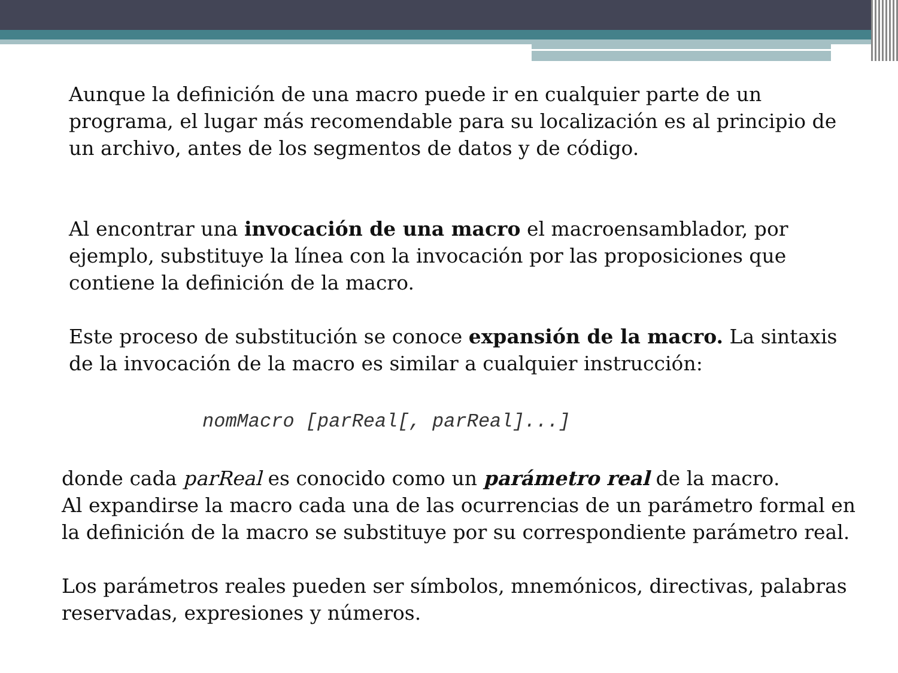Aunque la definición de una macro puede ir en cualquier parte de un programa, el lugar más recomendable para su localización es al principio de un archivo, antes de los segmentos de datos y de código.
Al encontrar una invocación de una macro el macroensamblador, por ejemplo, substituye la línea con la invocación por las proposiciones que contiene la definición de la macro.
Este proceso de substitución se conoce expansión de la macro. La sintaxis de la invocación de la macro es similar a cualquier instrucción:
nomMacro [parReal[, parReal]...]
donde cada parReal es conocido como un parámetro real de la macro.
Al expandirse la macro cada una de las ocurrencias de un parámetro formal en la definición de la macro se substituye por su correspondiente parámetro real.
Los parámetros reales pueden ser símbolos, mnemónicos, directivas, palabras reservadas, expresiones y números.